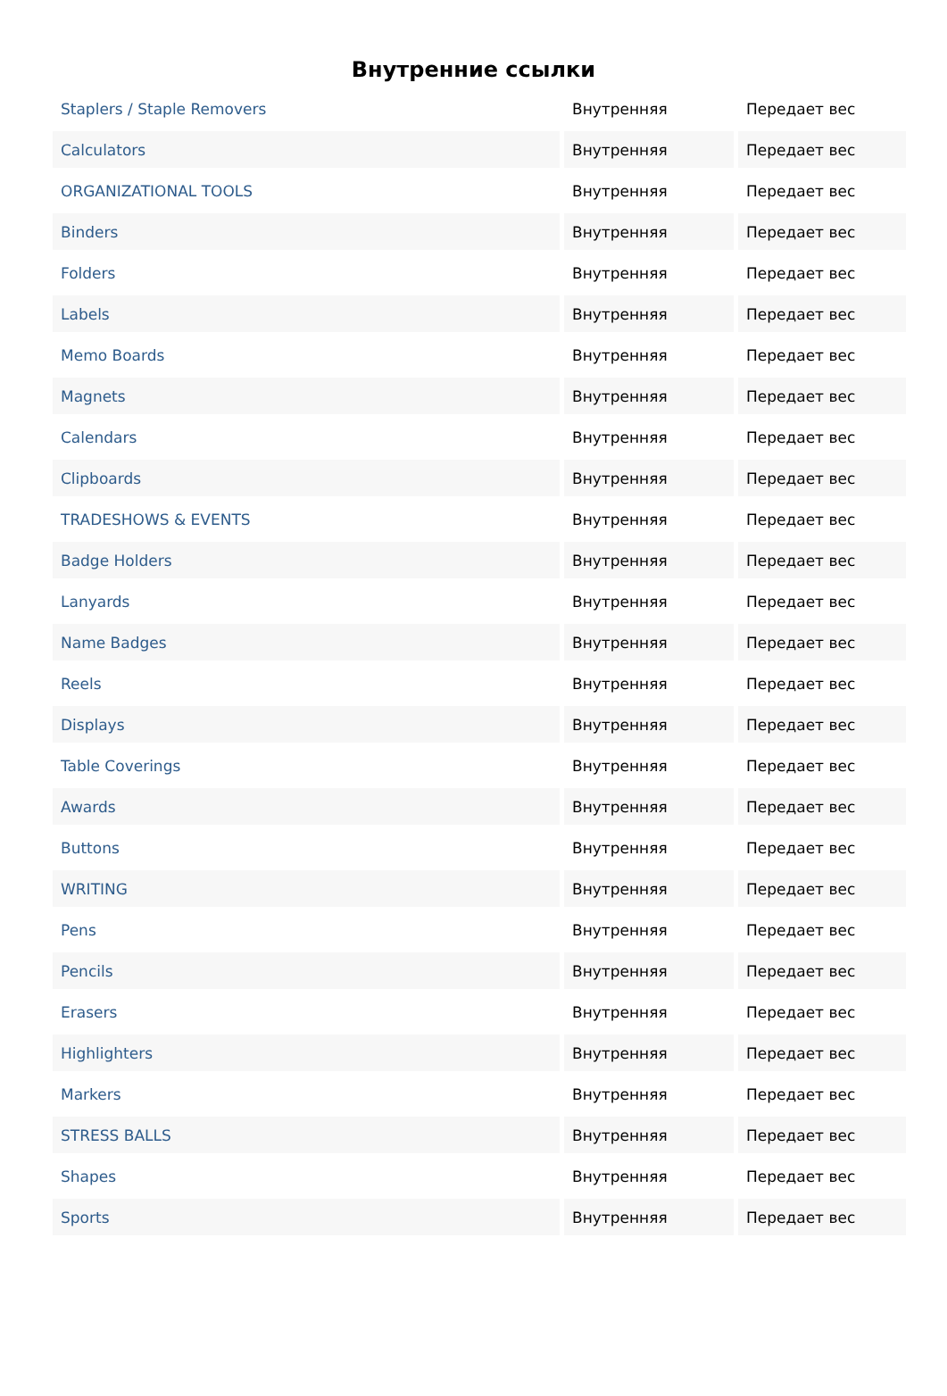Внутренние ссылки
| Staplers / Staple Removers | Внутренняя | Передает вес |
| Calculators | Внутренняя | Передает вес |
| ORGANIZATIONAL TOOLS | Внутренняя | Передает вес |
| Binders | Внутренняя | Передает вес |
| Folders | Внутренняя | Передает вес |
| Labels | Внутренняя | Передает вес |
| Memo Boards | Внутренняя | Передает вес |
| Magnets | Внутренняя | Передает вес |
| Calendars | Внутренняя | Передает вес |
| Clipboards | Внутренняя | Передает вес |
| TRADESHOWS & EVENTS | Внутренняя | Передает вес |
| Badge Holders | Внутренняя | Передает вес |
| Lanyards | Внутренняя | Передает вес |
| Name Badges | Внутренняя | Передает вес |
| Reels | Внутренняя | Передает вес |
| Displays | Внутренняя | Передает вес |
| Table Coverings | Внутренняя | Передает вес |
| Awards | Внутренняя | Передает вес |
| Buttons | Внутренняя | Передает вес |
| WRITING | Внутренняя | Передает вес |
| Pens | Внутренняя | Передает вес |
| Pencils | Внутренняя | Передает вес |
| Erasers | Внутренняя | Передает вес |
| Highlighters | Внутренняя | Передает вес |
| Markers | Внутренняя | Передает вес |
| STRESS BALLS | Внутренняя | Передает вес |
| Shapes | Внутренняя | Передает вес |
| Sports | Внутренняя | Передает вес |